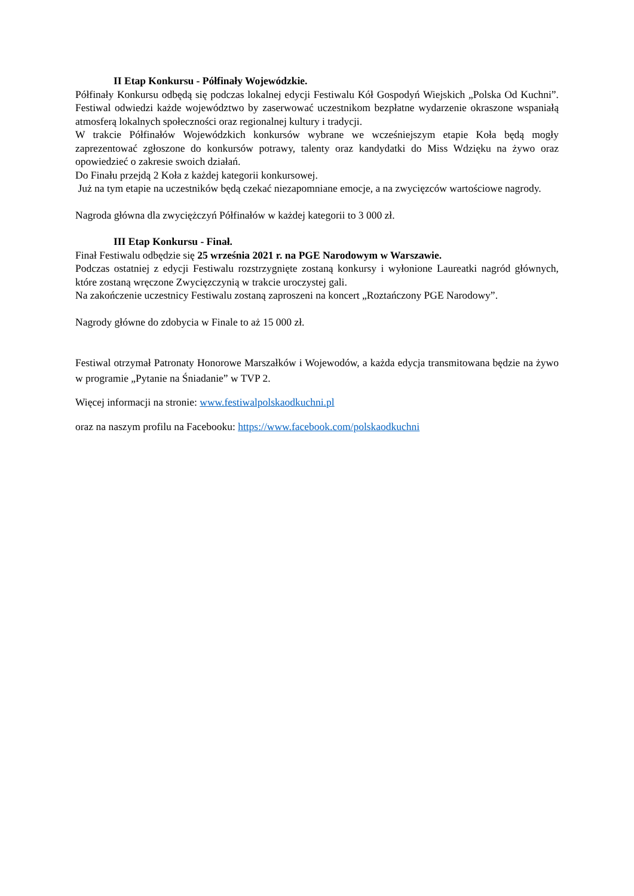II Etap Konkursu - Półfinały Wojewódzkie.
Półfinały Konkursu odbędą się podczas lokalnej edycji Festiwalu Kół Gospodyń Wiejskich „Polska Od Kuchni”. Festiwal odwiedzi każde województwo by zaserwować uczestnikom bezpłatne wydarzenie okraszone wspaniałą atmosferą lokalnych społeczności oraz regionalnej kultury i tradycji.
W trakcie Półfinałów Wojewódzkich konkursów wybrane we wcześniejszym etapie Koła będą mogły zaprezentować zgłoszone do konkursów potrawy, talenty oraz kandydatki do Miss Wdzięku na żywo oraz opowiedzieć o zakresie swoich działań.
Do Finału przejdą 2 Koła z każdej kategorii konkursowej.
Już na tym etapie na uczestników będą czekać niezapomniane emocje, a na zwycięzców wartościowe nagrody.
Nagroda główna dla zwyciężczyń Półfinałów w każdej kategorii to 3 000 zł.
III Etap Konkursu - Finał.
Finał Festiwalu odbędzie się 25 września 2021 r. na PGE Narodowym w Warszawie.
Podczas ostatniej z edycji Festiwalu rozstrzygnięte zostaną konkursy i wyłonione Laureatki nagród głównych, które zostaną wręczone Zwycięzczynią w trakcie uroczystej gali.
Na zakończenie uczestnicy Festiwalu zostaną zaproszeni na koncert „Roztańczony PGE Narodowy”.
Nagrody główne do zdobycia w Finale to aż 15 000 zł.
Festiwal otrzymał Patronaty Honorowe Marszałków i Wojewodów, a każda edycja transmitowana będzie na żywo w programie „Pytanie na Śniadanie” w TVP 2.
Więcej informacji na stronie: www.festiwalpolskaodkuchni.pl
oraz na naszym profilu na Facebooku: https://www.facebook.com/polskaodkuchni